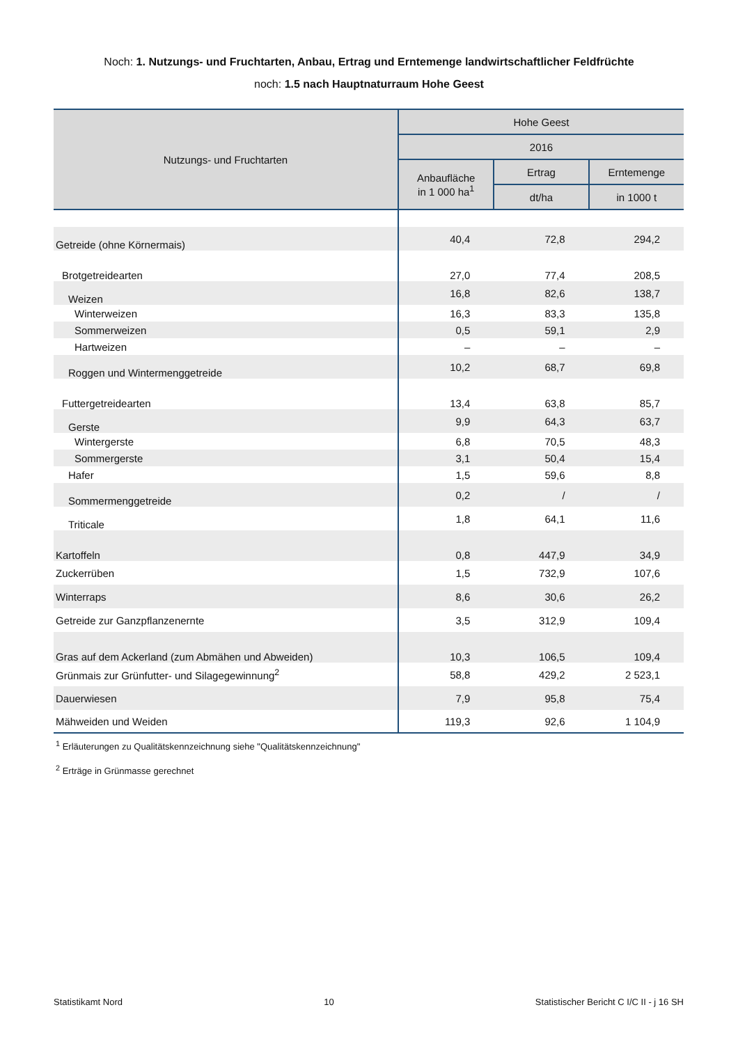Noch: 1. Nutzungs- und Fruchtarten, Anbau, Ertrag und Erntemenge landwirtschaftlicher Feldfrüchte
noch: 1.5 nach Hauptnaturraum Hohe Geest
| Nutzungs- und Fruchtarten | Hohe Geest | | |
| --- | --- | --- | --- |
| | 2016 | | |
| | Anbaufläche in 1 000 ha<sup>1</sup> | Ertrag | Erntemenge |
| | | dt/ha | in 1000 t |
| Getreide (ohne Körnermais) | 40,4 | 72,8 | 294,2 |
| Brotgetreidearten | 27,0 | 77,4 | 208,5 |
| Weizen | 16,8 | 82,6 | 138,7 |
| Winterweizen | 16,3 | 83,3 | 135,8 |
| Sommerweizen | 0,5 | 59,1 | 2,9 |
| Hartweizen | – | – | – |
| Roggen und Wintermenggetreide | 10,2 | 68,7 | 69,8 |
| Futtergetreidearten | 13,4 | 63,8 | 85,7 |
| Gerste | 9,9 | 64,3 | 63,7 |
| Wintergerste | 6,8 | 70,5 | 48,3 |
| Sommergerste | 3,1 | 50,4 | 15,4 |
| Hafer | 1,5 | 59,6 | 8,8 |
| Sommermenggetreide | 0,2 | / | / |
| Triticale | 1,8 | 64,1 | 11,6 |
| Kartoffeln | 0,8 | 447,9 | 34,9 |
| Zuckerrüben | 1,5 | 732,9 | 107,6 |
| Winterraps | 8,6 | 30,6 | 26,2 |
| Getreide zur Ganzpflanzenernte | 3,5 | 312,9 | 109,4 |
| Gras auf dem Ackerland (zum Abmähen und Abweiden) | 10,3 | 106,5 | 109,4 |
| Grünmais zur Grünfutter- und Silagegewinnung<sup>2</sup> | 58,8 | 429,2 | 2 523,1 |
| Dauerwiesen | 7,9 | 95,8 | 75,4 |
| Mähweiden und Weiden | 119,3 | 92,6 | 1 104,9 |
<sup>1</sup> Erläuterungen zu Qualitätskennzeichnung siehe "Qualitätskennzeichnung"
<sup>2</sup> Erträge in Grünmasse gerechnet
Statistikamt Nord 10 Statistischer Bericht C I/C II - j 16 SH